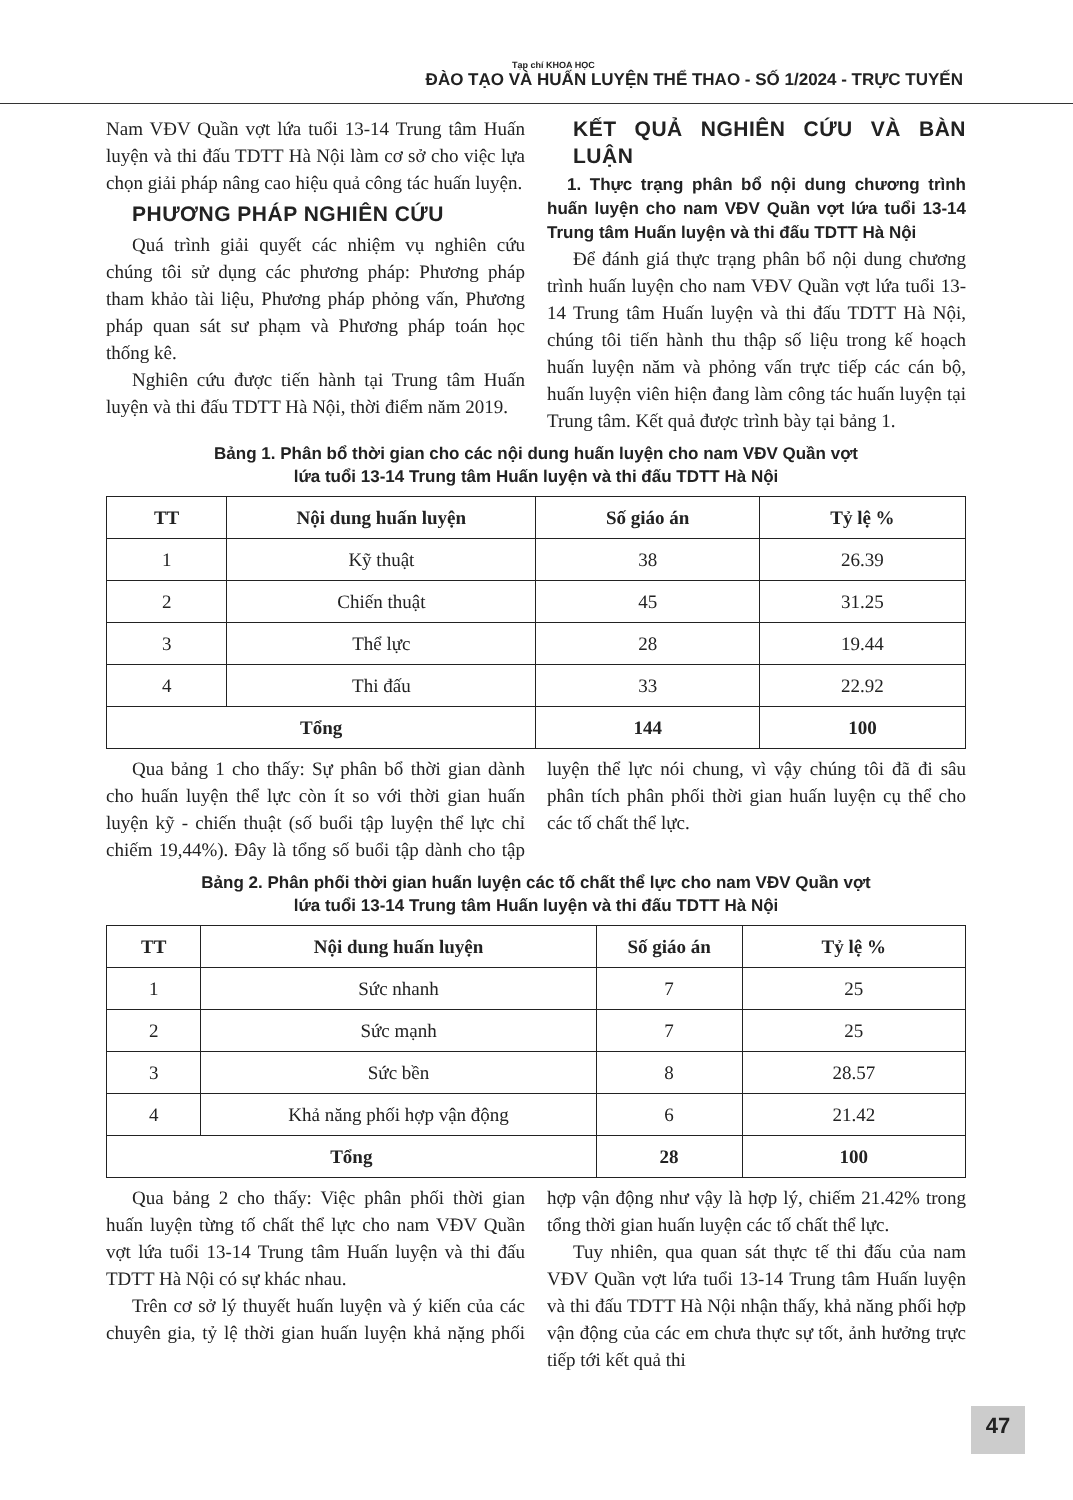Tạp chí KHOA HỌC
ĐÀO TẠO VÀ HUẤN LUYỆN THỂ THAO - SỐ 1/2024 - TRỰC TUYẾN
Nam VĐV Quần vợt lứa tuổi 13-14 Trung tâm Huấn luyện và thi đấu TDTT Hà Nội làm cơ sở cho việc lựa chọn giải pháp nâng cao hiệu quả công tác huấn luyện.
PHƯƠNG PHÁP NGHIÊN CỨU
Quá trình giải quyết các nhiệm vụ nghiên cứu chúng tôi sử dụng các phương pháp: Phương pháp tham khảo tài liệu, Phương pháp phỏng vấn, Phương pháp quan sát sư phạm và Phương pháp toán học thống kê.
Nghiên cứu được tiến hành tại Trung tâm Huấn luyện và thi đấu TDTT Hà Nội, thời điểm năm 2019.
KẾT QUẢ NGHIÊN CỨU VÀ BÀN LUẬN
1. Thực trạng phân bổ nội dung chương trình huấn luyện cho nam VĐV Quần vợt lứa tuổi 13-14 Trung tâm Huấn luyện và thi đấu TDTT Hà Nội
Để đánh giá thực trạng phân bổ nội dung chương trình huấn luyện cho nam VĐV Quần vợt lứa tuổi 13-14 Trung tâm Huấn luyện và thi đấu TDTT Hà Nội, chúng tôi tiến hành thu thập số liệu trong kế hoạch huấn luyện năm và phỏng vấn trực tiếp các cán bộ, huấn luyện viên hiện đang làm công tác huấn luyện tại Trung tâm. Kết quả được trình bày tại bảng 1.
Bảng 1. Phân bổ thời gian cho các nội dung huấn luyện cho nam VĐV Quần vợt
lứa tuổi 13-14 Trung tâm Huấn luyện và thi đấu TDTT Hà Nội
| TT | Nội dung huấn luyện | Số giáo án | Tỷ lệ % |
| --- | --- | --- | --- |
| 1 | Kỹ thuật | 38 | 26.39 |
| 2 | Chiến thuật | 45 | 31.25 |
| 3 | Thể lực | 28 | 19.44 |
| 4 | Thi đấu | 33 | 22.92 |
| Tổng | | 144 | 100 |
Qua bảng 1 cho thấy: Sự phân bổ thời gian dành cho huấn luyện thể lực còn ít so với thời gian huấn luyện kỹ - chiến thuật (số buổi tập luyện thể lực chỉ chiếm 19,44%). Đây là tổng số buổi tập dành cho tập luyện thể lực nói chung, vì vậy chúng tôi đã đi sâu phân tích phân phối thời gian huấn luyện cụ thể cho các tố chất thể lực.
Bảng 2. Phân phối thời gian huấn luyện các tố chất thể lực cho nam VĐV Quần vợt
lứa tuổi 13-14 Trung tâm Huấn luyện và thi đấu TDTT Hà Nội
| TT | Nội dung huấn luyện | Số giáo án | Tỷ lệ % |
| --- | --- | --- | --- |
| 1 | Sức nhanh | 7 | 25 |
| 2 | Sức mạnh | 7 | 25 |
| 3 | Sức bền | 8 | 28.57 |
| 4 | Khả năng phối hợp vận động | 6 | 21.42 |
| Tổng | | 28 | 100 |
Qua bảng 2 cho thấy: Việc phân phối thời gian huấn luyện từng tố chất thể lực cho nam VĐV Quần vợt lứa tuổi 13-14 Trung tâm Huấn luyện và thi đấu TDTT Hà Nội có sự khác nhau.
Trên cơ sở lý thuyết huấn luyện và ý kiến của các chuyên gia, tỷ lệ thời gian huấn luyện khả nặng phối hợp vận động như vậy là hợp lý, chiếm 21.42% trong tổng thời gian huấn luyện các tố chất thể lực.
Tuy nhiên, qua quan sát thực tế thi đấu của nam VĐV Quần vợt lứa tuổi 13-14 Trung tâm Huấn luyện và thi đấu TDTT Hà Nội nhận thấy, khả năng phối hợp vận động của các em chưa thực sự tốt, ảnh hưởng trực tiếp tới kết quả thi
47